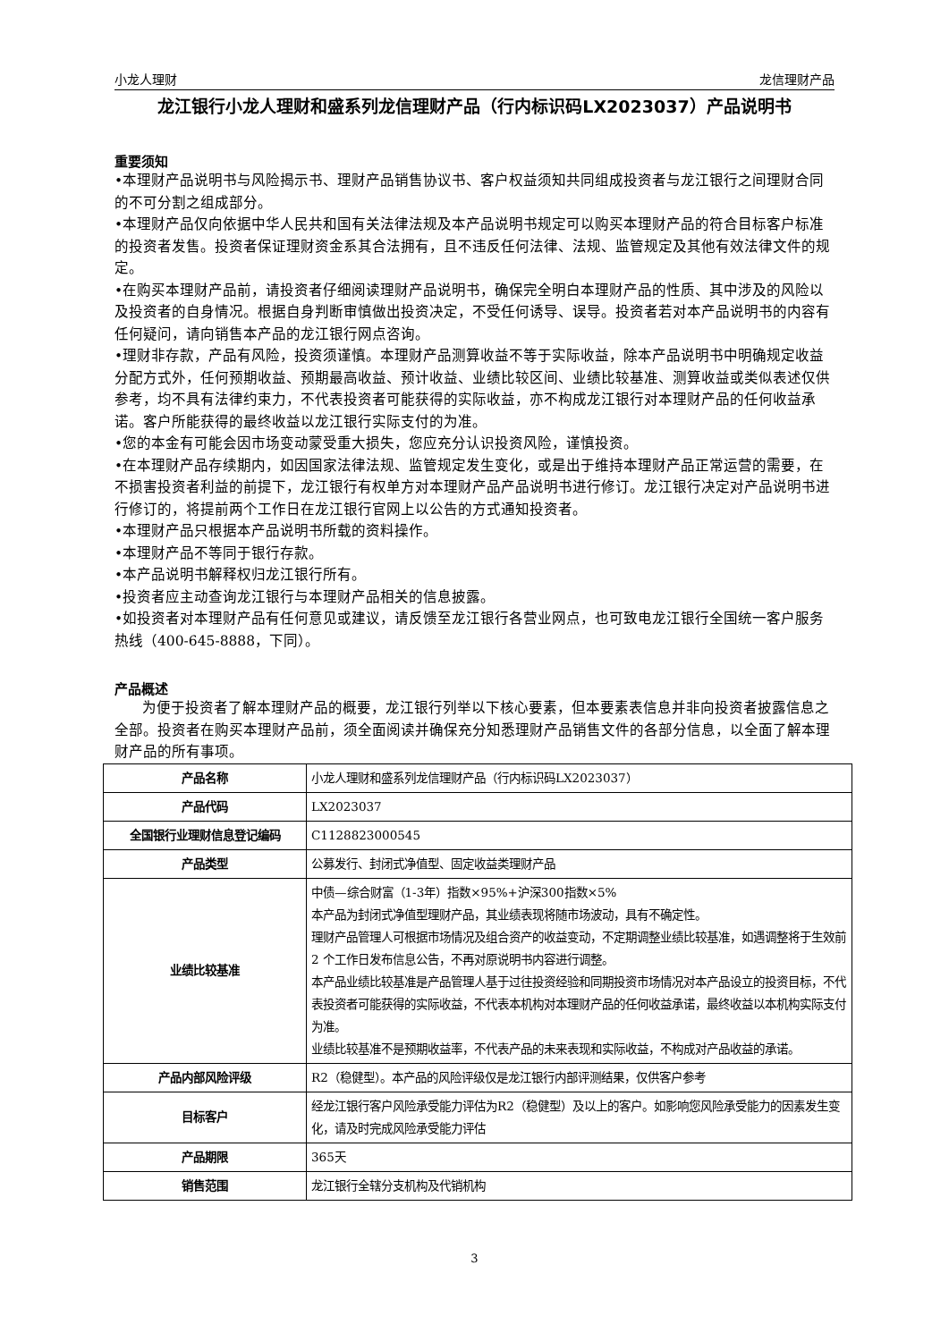小龙人理财 龙信理财产品
龙江银行小龙人理财和盛系列龙信理财产品（行内标识码LX2023037）产品说明书
重要须知
•本理财产品说明书与风险揭示书、理财产品销售协议书、客户权益须知共同组成投资者与龙江银行之间理财合同的不可分割之组成部分。
•本理财产品仅向依据中华人民共和国有关法律法规及本产品说明书规定可以购买本理财产品的符合目标客户标准的投资者发售。投资者保证理财资金系其合法拥有，且不违反任何法律、法规、监管规定及其他有效法律文件的规定。
•在购买本理财产品前，请投资者仔细阅读理财产品说明书，确保完全明白本理财产品的性质、其中涉及的风险以及投资者的自身情况。根据自身判断审慎做出投资决定，不受任何诱导、误导。投资者若对本产品说明书的内容有任何疑问，请向销售本产品的龙江银行网点咨询。
•理财非存款，产品有风险，投资须谨慎。本理财产品测算收益不等于实际收益，除本产品说明书中明确规定收益分配方式外，任何预期收益、预期最高收益、预计收益、业绩比较区间、业绩比较基准、测算收益或类似表述仅供参考，均不具有法律约束力，不代表投资者可能获得的实际收益，亦不构成龙江银行对本理财产品的任何收益承诺。客户所能获得的最终收益以龙江银行实际支付的为准。
•您的本金有可能会因市场变动蒙受重大损失，您应充分认识投资风险，谨慎投资。
•在本理财产品存续期内，如因国家法律法规、监管规定发生变化，或是出于维持本理财产品正常运营的需要，在不损害投资者利益的前提下，龙江银行有权单方对本理财产品产品说明书进行修订。龙江银行决定对产品说明书进行修订的，将提前两个工作日在龙江银行官网上以公告的方式通知投资者。
•本理财产品只根据本产品说明书所载的资料操作。
•本理财产品不等同于银行存款。
•本产品说明书解释权归龙江银行所有。
•投资者应主动查询龙江银行与本理财产品相关的信息披露。
•如投资者对本理财产品有任何意见或建议，请反馈至龙江银行各营业网点，也可致电龙江银行全国统一客户服务热线（400-645-8888，下同）。
产品概述
为便于投资者了解本理财产品的概要，龙江银行列举以下核心要素，但本要素表信息并非向投资者披露信息之全部。投资者在购买本理财产品前，须全面阅读并确保充分知悉理财产品销售文件的各部分信息，以全面了解本理财产品的所有事项。
| 产品名称 | 小龙人理财和盛系列龙信理财产品（行内标识码LX2023037） |
| 产品代码 | LX2023037 |
| 全国银行业理财信息登记编码 | C1128823000545 |
| 产品类型 | 公募发行、封闭式净值型、固定收益类理财产品 |
| 业绩比较基准 | 中债—综合财富（1-3年）指数×95%+沪深300指数×5% 本产品为封闭式净值型理财产品，其业绩表现将随市场波动，具有不确定性。 理财产品管理人可根据市场情况及组合资产的收益变动，不定期调整业绩比较基准，如遇调整将于生效前 2 个工作日发布信息公告，不再对原说明书内容进行调整。 本产品业绩比较基准是产品管理人基于过往投资经验和同期投资市场情况对本产品设立的投资目标，不代表投资者可能获得的实际收益，不代表本机构对本理财产品的任何收益承诺，最终收益以本机构实际支付为准。 业绩比较基准不是预期收益率，不代表产品的未来表现和实际收益，不构成对产品收益的承诺。 |
| 产品内部风险评级 | R2（稳健型）。本产品的风险评级仅是龙江银行内部评测结果，仅供客户参考 |
| 目标客户 | 经龙江银行客户风险承受能力评估为R2（稳健型）及以上的客户。如影响您风险承受能力的因素发生变化，请及时完成风险承受能力评估 |
| 产品期限 | 365天 |
| 销售范围 | 龙江银行全辖分支机构及代销机构 |
3